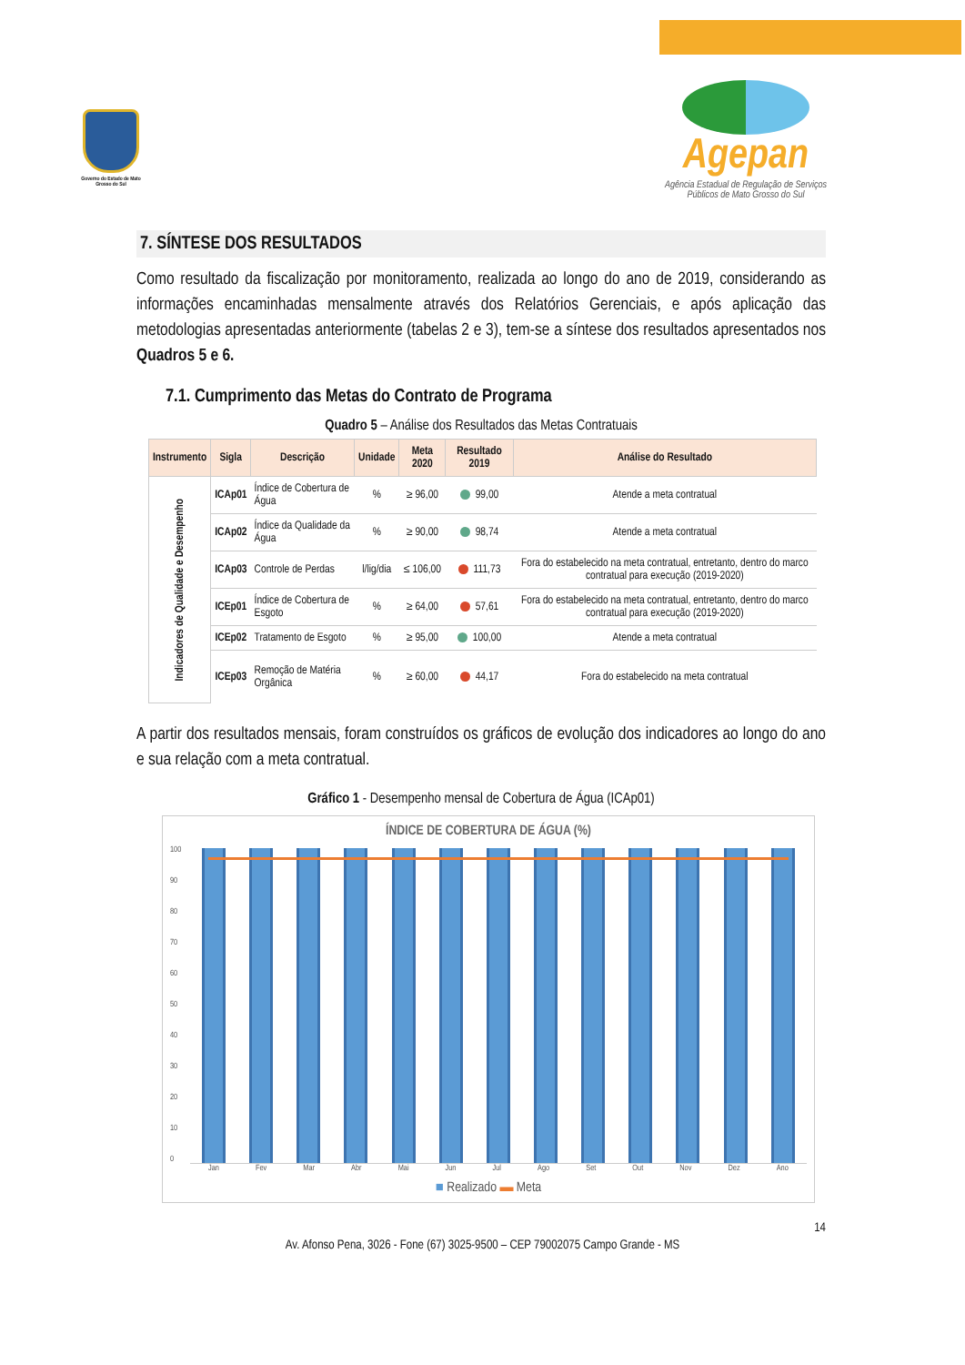Governo do Estado de Mato Grosso do Sul
Agepan
Agência Estadual de Regulação de Serviços Públicos de Mato Grosso do Sul
7. SÍNTESE DOS RESULTADOS
Como resultado da fiscalização por monitoramento, realizada ao longo do ano de 2019, considerando as informações encaminhadas mensalmente através dos Relatórios Gerenciais, e após aplicação das metodologias apresentadas anteriormente (tabelas 2 e 3), tem-se a síntese dos resultados apresentados nos Quadros 5 e 6.
7.1. Cumprimento das Metas do Contrato de Programa
Quadro 5 – Análise dos Resultados das Metas Contratuais
| Instrumento | Sigla | Descrição | Unidade | Meta 2020 | Resultado 2019 | Análise do Resultado |
| --- | --- | --- | --- | --- | --- | --- |
| Indicadores de Qualidade e Desempenho | ICAp01 | Índice de Cobertura de Água | % | ≥ 96,00 | 99,00 | Atende a meta contratual |
| | ICAp02 | Índice da Qualidade da Água | % | ≥ 90,00 | 98,74 | Atende a meta contratual |
| | ICAp03 | Controle de Perdas | l/lig/dia | ≤ 106,00 | 111,73 | Fora do estabelecido na meta contratual, entretanto, dentro do marco contratual para execução (2019-2020) |
| | ICEp01 | Índice de Cobertura de Esgoto | % | ≥ 64,00 | 57,61 | Fora do estabelecido na meta contratual, entretanto, dentro do marco contratual para execução (2019-2020) |
| | ICEp02 | Tratamento de Esgoto | % | ≥ 95,00 | 100,00 | Atende a meta contratual |
| | ICEp03 | Remoção de Matéria Orgânica | % | ≥ 60,00 | 44,17 | Fora do estabelecido na meta contratual |
A partir dos resultados mensais, foram construídos os gráficos de evolução dos indicadores ao longo do ano e sua relação com a meta contratual.
Gráfico 1 - Desempenho mensal de Cobertura de Água (ICAp01)
ÍNDICE DE COBERTURA DE ÁGUA (%)
100
90
80
70
60
50
40
30
20
10
0
Jan Fev Mar Abr Mai Jun Jul Ago Set Out Nov Dez Ano
■ Realizado ▬ Meta
14
Av. Afonso Pena, 3026 - Fone (67) 3025-9500 – CEP 79002075 Campo Grande - MS